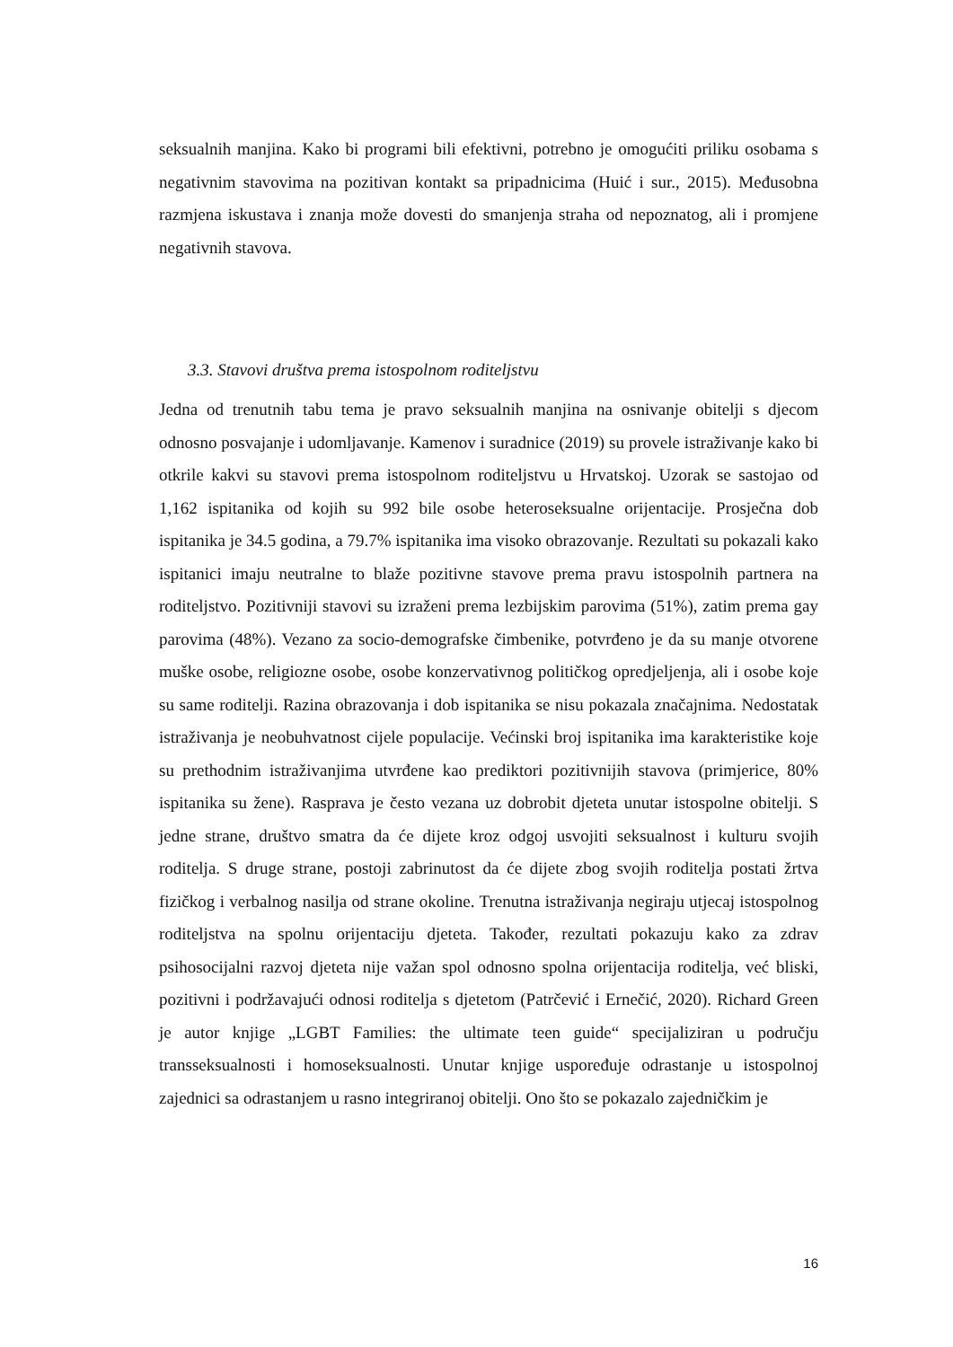seksualnih manjina. Kako bi programi bili efektivni, potrebno je omogućiti priliku osobama s negativnim stavovima na pozitivan kontakt sa pripadnicima (Huić i sur., 2015). Međusobna razmjena iskustava i znanja može dovesti do smanjenja straha od nepoznatog, ali i promjene negativnih stavova.
3.3. Stavovi društva prema istospolnom roditeljstvu
Jedna od trenutnih tabu tema je pravo seksualnih manjina na osnivanje obitelji s djecom odnosno posvajanje i udomljavanje. Kamenov i suradnice (2019) su provele istraživanje kako bi otkrile kakvi su stavovi prema istospolnom roditeljstvu u Hrvatskoj. Uzorak se sastojao od 1,162 ispitanika od kojih su 992 bile osobe heteroseksualne orijentacije. Prosječna dob ispitanika je 34.5 godina, a 79.7% ispitanika ima visoko obrazovanje. Rezultati su pokazali kako ispitanici imaju neutralne to blaže pozitivne stavove prema pravu istospolnih partnera na roditeljstvo. Pozitivniji stavovi su izraženi prema lezbijskim parovima (51%), zatim prema gay parovima (48%). Vezano za socio-demografske čimbenike, potvrđeno je da su manje otvorene muške osobe, religiozne osobe, osobe konzervativnog političkog opredjeljenja, ali i osobe koje su same roditelji. Razina obrazovanja i dob ispitanika se nisu pokazala značajnima. Nedostatak istraživanja je neobuhvatnost cijele populacije. Većinski broj ispitanika ima karakteristike koje su prethodnim istraživanjima utvrđene kao prediktori pozitivnijih stavova (primjerice, 80% ispitanika su žene). Rasprava je često vezana uz dobrobit djeteta unutar istospolne obitelji. S jedne strane, društvo smatra da će dijete kroz odgoj usvojiti seksualnost i kulturu svojih roditelja. S druge strane, postoji zabrinutost da će dijete zbog svojih roditelja postati žrtva fizičkog i verbalnog nasilja od strane okoline. Trenutna istraživanja negiraju utjecaj istospolnog roditeljstva na spolnu orijentaciju djeteta. Također, rezultati pokazuju kako za zdrav psihosocijalni razvoj djeteta nije važan spol odnosno spolna orijentacija roditelja, već bliski, pozitivni i podržavajući odnosi roditelja s djetetom (Patrčević i Ernečić, 2020). Richard Green je autor knjige „LGBT Families: the ultimate teen guide“ specijaliziran u području transseksualnosti i homoseksualnosti. Unutar knjige uspoređuje odrastanje u istospolnoj zajednici sa odrastanjem u rasno integriranoj obitelji. Ono što se pokazalo zajedničkim je
16